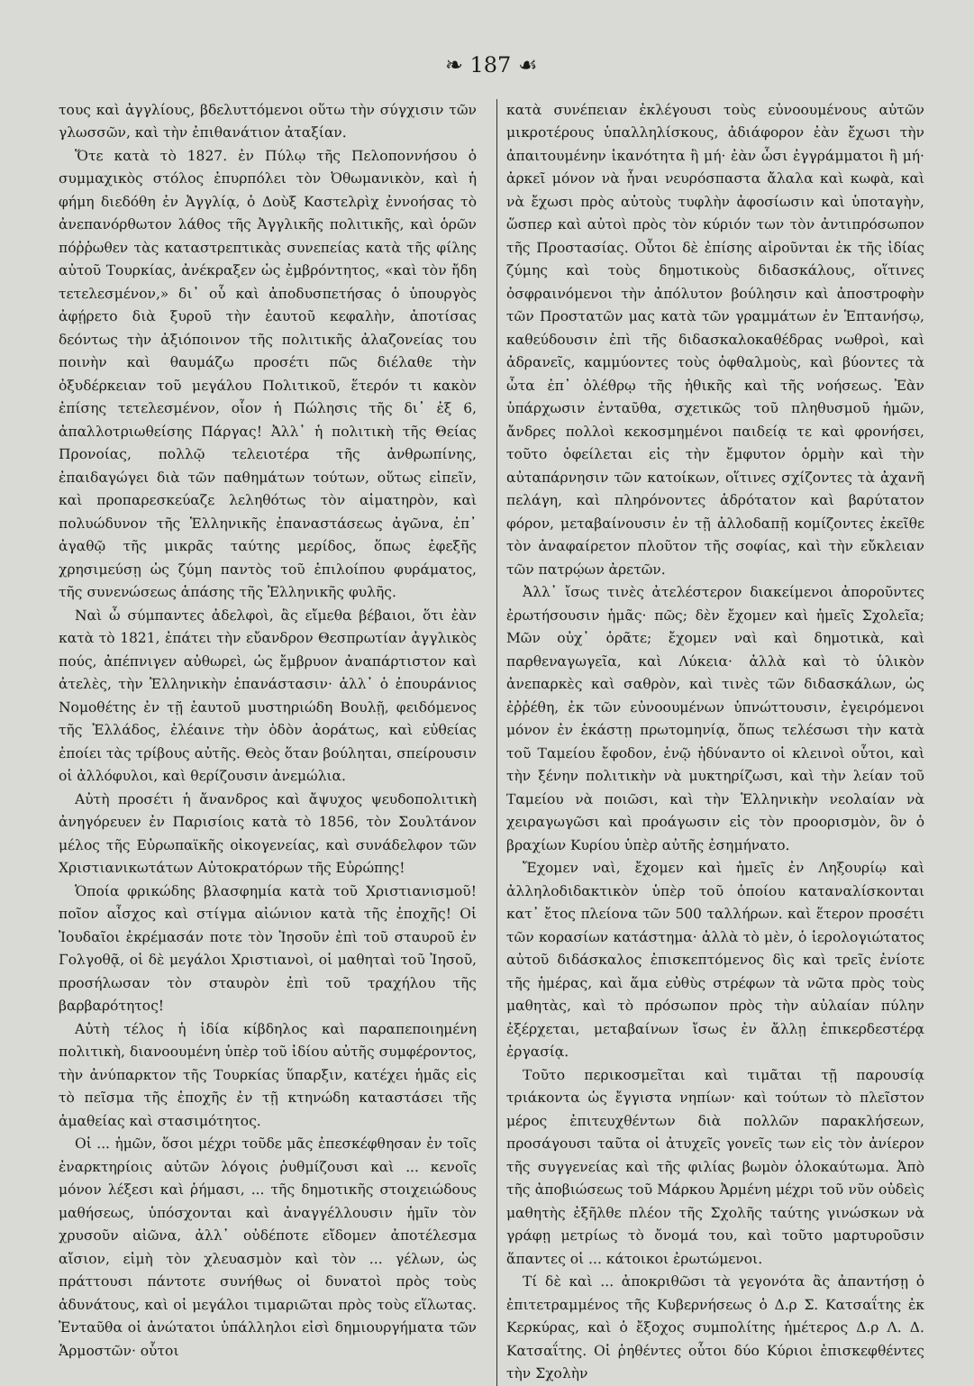❧ 187 ☙
τους καὶ ἀγγλίους, βδελυττόμενοι οὕτω τὴν σύγχισιν τῶν γλωσσῶν, καὶ τὴν ἐπιθανάτιον ἀταξίαν.
Ὅτε κατὰ τὸ 1827. ἐν Πύλῳ τῆς Πελοποννήσου ὁ συμμαχικὸς στόλος ἐπυρπόλει τὸν Ὀθωμανικὸν, καὶ ἡ φήμη διεδόθη ἐν Ἀγγλίᾳ, ὁ Δοὺξ Καστελρὶχ ἐννοήσας τὸ ἀνεπανόρθωτον λάθος τῆς Ἀγγλικῆς πολιτικῆς, καὶ ὁρῶν πόῤῥωθεν τὰς καταστρεπτικὰς συνεπείας κατὰ τῆς φίλης αὐτοῦ Τουρκίας, ἀνέκραξεν ὡς ἐμβρόντητος, «καὶ τὸν ἤδη τετελεσμένον,» δι᾽ οὗ καὶ ἀποδυσπετήσας ὁ ὑπουργὸς ἀφῄρετο διὰ ξυροῦ τὴν ἑαυτοῦ κεφαλὴν, ἀποτίσας δεόντως τὴν ἀξιόποινον τῆς πολιτικῆς ἀλαζονείας του ποινὴν καὶ θαυμάζω προσέτι πῶς διέλαθε τὴν ὀξυδέρκειαν τοῦ μεγάλου Πολιτικοῦ, ἕτερόν τι κακὸν ἐπίσης τετελεσμένον, οἷον ἡ Πώλησις τῆς δι᾽ ἐξ 6, ἀπαλλοτριωθείσης Πάργας! Ἀλλ᾽ ἡ πολιτικὴ τῆς Θείας Προνοίας, πολλῷ τελειοτέρα τῆς ἀνθρωπίνης, ἐπαιδαγώγει διὰ τῶν παθημάτων τούτων, οὕτως εἰπεῖν, καὶ προπαρεσκεύαζε λεληθότως τὸν αἱματηρὸν, καὶ πολυώδυνον τῆς Ἑλληνικῆς ἐπαναστάσεως ἀγῶνα, ἐπ᾽ ἀγαθῷ τῆς μικρᾶς ταύτης μερίδος, ὅπως ἐφεξῆς χρησιμεύσῃ ὡς ζύμη παντὸς τοῦ ἐπιλοίπου φυράματος, τῆς συνενώσεως ἁπάσης τῆς Ἑλληνικῆς φυλῆς.
Ναὶ ὦ σύμπαντες ἀδελφοὶ, ἂς εἴμεθα βέβαιοι, ὅτι ἐὰν κατὰ τὸ 1821, ἐπάτει τὴν εὔανδρον Θεσπρωτίαν ἀγγλικὸς πούς, ἀπέπνιγεν αὐθωρεὶ, ὡς ἔμβρυον ἀναπάρτιστον καὶ ἀτελὲς, τὴν Ἑλληνικὴν ἐπανάστασιν· ἀλλ᾽ ὁ ἐπουράνιος Νομοθέτης ἐν τῇ ἑαυτοῦ μυστηριώδη Βουλῇ, φειδόμενος τῆς Ἑλλάδος, ἐλέαινε τὴν ὁδὸν ἀοράτως, καὶ εὐθείας ἐποίει τὰς τρίβους αὐτῆς. Θεὸς ὅταν βούληται, σπείρουσιν οἱ ἀλλόφυλοι, καὶ θερίζουσιν ἀνεμώλια.
Αὐτὴ προσέτι ἡ ἄνανδρος καὶ ἄψυχος ψευδοπολιτικὴ ἀνηγόρευεν ἐν Παρισίοις κατὰ τὸ 1856, τὸν Σουλτάνον μέλος τῆς Εὐρωπαϊκῆς οἰκογενείας, καὶ συνάδελφον τῶν Χριστιανικωτάτων Αὐτοκρατόρων τῆς Εὐρώπης!
Ὁποία φρικώδης βλασφημία κατὰ τοῦ Χριστιανισμοῦ! ποῖον αἶσχος καὶ στίγμα αἰώνιον κατὰ τῆς ἐποχῆς! Οἱ Ἰουδαῖοι ἐκρέμασάν ποτε τὸν Ἰησοῦν ἐπὶ τοῦ σταυροῦ ἐν Γολγοθᾷ, οἱ δὲ μεγάλοι Χριστιανοὶ, οἱ μαθηταὶ τοῦ Ἰησοῦ, προσήλωσαν τὸν σταυρὸν ἐπὶ τοῦ τραχήλου τῆς βαρβαρότητος!
Αὐτὴ τέλος ἡ ἰδία κίβδηλος καὶ παραπεποιημένη πολιτικὴ, διανοουμένη ὑπὲρ τοῦ ἰδίου αὐτῆς συμφέροντος, τὴν ἀνύπαρκτον τῆς Τουρκίας ὕπαρξιν, κατέχει ἡμᾶς εἰς τὸ πεῖσμα τῆς ἐποχῆς ἐν τῇ κτηνώδη καταστάσει τῆς ἀμαθείας καὶ στασιμότητος.
Οἱ ... ἡμῶν, ὅσοι μέχρι τοῦδε μᾶς ἐπεσκέφθησαν ἐν τοῖς ἐναρκτηρίοις αὐτῶν λόγοις ῥυθμίζουσι καὶ ... κενοῖς μόνον λέξεσι καὶ ῥήμασι, ... τῆς δημοτικῆς στοιχειώδους μαθήσεως, ὑπόσχονται καὶ ἀναγγέλλουσιν ἡμῖν τὸν χρυσοῦν αἰῶνα, ἀλλ᾽ οὐδέποτε εἴδομεν ἀποτέλεσμα αἴσιον, εἰμὴ τὸν χλευασμὸν καὶ τὸν ... γέλων, ὡς πράττουσι πάντοτε συνήθως οἱ δυνατοὶ πρὸς τοὺς ἀδυνάτους, καὶ οἱ μεγάλοι τιμαριῶται πρὸς τοὺς εἵλωτας. Ἐνταῦθα οἱ ἀνώτατοι ὑπάλληλοι εἰσὶ δημιουργήματα τῶν Ἁρμοστῶν· οὗτοι
κατὰ συνέπειαν ἐκλέγουσι τοὺς εὐνοουμένους αὐτῶν μικροτέρους ὑπαλληλίσκους, ἀδιάφορον ἐὰν ἔχωσι τὴν ἀπαιτουμένην ἱκανότητα ἢ μή· ἐὰν ὦσι ἐγγράμματοι ἢ μή· ἀρκεῖ μόνον νὰ ἦναι νευρόσπαστα ἄλαλα καὶ κωφὰ, καὶ νὰ ἔχωσι πρὸς αὐτοὺς τυφλὴν ἀφοσίωσιν καὶ ὑποταγὴν, ὥσπερ καὶ αὐτοὶ πρὸς τὸν κύριόν των τὸν ἀντιπρόσωπον τῆς Προστασίας. Οὗτοι δὲ ἐπίσης αἱροῦνται ἐκ τῆς ἰδίας ζύμης καὶ τοὺς δημοτικοὺς διδασκάλους, οἵτινες ὀσφραινόμενοι τὴν ἀπόλυτον βούλησιν καὶ ἀποστροφὴν τῶν Προστατῶν μας κατὰ τῶν γραμμάτων ἐν Ἑπτανήσῳ, καθεύδουσιν ἐπὶ τῆς διδασκαλοκαθέδρας νωθροὶ, καὶ ἀδρανεῖς, καμμύοντες τοὺς ὀφθαλμοὺς, καὶ βύοντες τὰ ὦτα ἐπ᾽ ὀλέθρῳ τῆς ἠθικῆς καὶ τῆς νοήσεως. Ἐὰν ὑπάρχωσιν ἐνταῦθα, σχετικῶς τοῦ πληθυσμοῦ ἡμῶν, ἄνδρες πολλοὶ κεκοσμημένοι παιδείᾳ τε καὶ φρονήσει, τοῦτο ὀφείλεται εἰς τὴν ἔμφυτον ὁρμὴν καὶ τὴν αὐταπάρνησιν τῶν κατοίκων, οἵτινες σχίζοντες τὰ ἀχανῆ πελάγη, καὶ πληρόνοντες ἀδρότατον καὶ βαρύτατον φόρον, μεταβαίνουσιν ἐν τῇ ἀλλοδαπῇ κομίζοντες ἐκεῖθε τὸν ἀναφαίρετον πλοῦτον τῆς σοφίας, καὶ τὴν εὔκλειαν τῶν πατρῴων ἀρετῶν.
Ἀλλ᾽ ἴσως τινὲς ἀτελέστερον διακείμενοι ἀποροῦντες ἐρωτήσουσιν ἡμᾶς· πῶς; δὲν ἔχομεν καὶ ἡμεῖς Σχολεῖα; Μῶν οὐχ᾽ ὁρᾶτε; ἔχομεν ναὶ καὶ δημοτικὰ, καὶ παρθεναγωγεῖα, καὶ Λύκεια· ἀλλὰ καὶ τὸ ὑλικὸν ἀνεπαρκὲς καὶ σαθρὸν, καὶ τινὲς τῶν διδασκάλων, ὡς ἐῤῥέθη, ἐκ τῶν εὐνοουμένων ὑπνώττουσιν, ἐγειρόμενοι μόνον ἐν ἑκάστῃ πρωτομηνίᾳ, ὅπως τελέσωσι τὴν κατὰ τοῦ Ταμείου ἔφοδον, ἐνῷ ἠδύναντο οἱ κλεινοὶ οὗτοι, καὶ τὴν ξένην πολιτικὴν νὰ μυκτηρίζωσι, καὶ τὴν λείαν τοῦ Ταμείου νὰ ποιῶσι, καὶ τὴν Ἑλληνικὴν νεολαίαν νὰ χειραγωγῶσι καὶ προάγωσιν εἰς τὸν προορισμὸν, ὃν ὁ βραχίων Κυρίου ὑπὲρ αὐτῆς ἐσημήνατο.
Ἔχομεν ναὶ, ἔχομεν καὶ ἡμεῖς ἐν Ληξουρίῳ καὶ ἀλληλοδιδακτικὸν ὑπὲρ τοῦ ὁποίου καταναλίσκονται κατ᾽ ἔτος πλείονα τῶν 500 ταλλήρων. καὶ ἕτερον προσέτι τῶν κορασίων κατάστημα· ἀλλὰ τὸ μὲν, ὁ ἱερολογιώτατος αὐτοῦ διδάσκαλος ἐπισκεπτόμενος δὶς καὶ τρεῖς ἐνίοτε τῆς ἡμέρας, καὶ ἅμα εὐθὺς στρέφων τὰ νῶτα πρὸς τοὺς μαθητὰς, καὶ τὸ πρόσωπον πρὸς τὴν αὐλαίαν πύλην ἐξέρχεται, μεταβαίνων ἴσως ἐν ἄλλῃ ἐπικερδεστέρᾳ ἐργασίᾳ.
Τοῦτο περικοσμεῖται καὶ τιμᾶται τῇ παρουσίᾳ τριάκοντα ὡς ἔγγιστα νηπίων· καὶ τούτων τὸ πλεῖστον μέρος ἐπιτευχθέντων διὰ πολλῶν παρακλήσεων, προσάγουσι ταῦτα οἱ ἀτυχεῖς γονεῖς των εἰς τὸν ἀνίερον τῆς συγγενείας καὶ τῆς φιλίας βωμὸν ὁλοκαύτωμα. Ἀπὸ τῆς ἀποβιώσεως τοῦ Μάρκου Ἀρμένη μέχρι τοῦ νῦν οὐδεὶς μαθητὴς ἐξῆλθε πλέον τῆς Σχολῆς ταύτης γινώσκων νὰ γράφῃ μετρίως τὸ ὄνομά του, καὶ τοῦτο μαρτυροῦσιν ἅπαντες οἱ ... κάτοικοι ἐρωτώμενοι.
Τί δὲ καὶ ... ἀποκριθῶσι τὰ γεγονότα ἂς ἀπαντήσῃ ὁ ἐπιτετραμμένος τῆς Κυβερνήσεως ὁ Δ.ρ Σ. Κατσαΐτης ἐκ Κερκύρας, καὶ ὁ ἔξοχος συμπολίτης ἡμέτερος Δ.ρ Λ. Δ. Κατσαΐτης. Οἱ ῥηθέντες οὗτοι δύο Κύριοι ἐπισκεφθέντες τὴν Σχολὴν